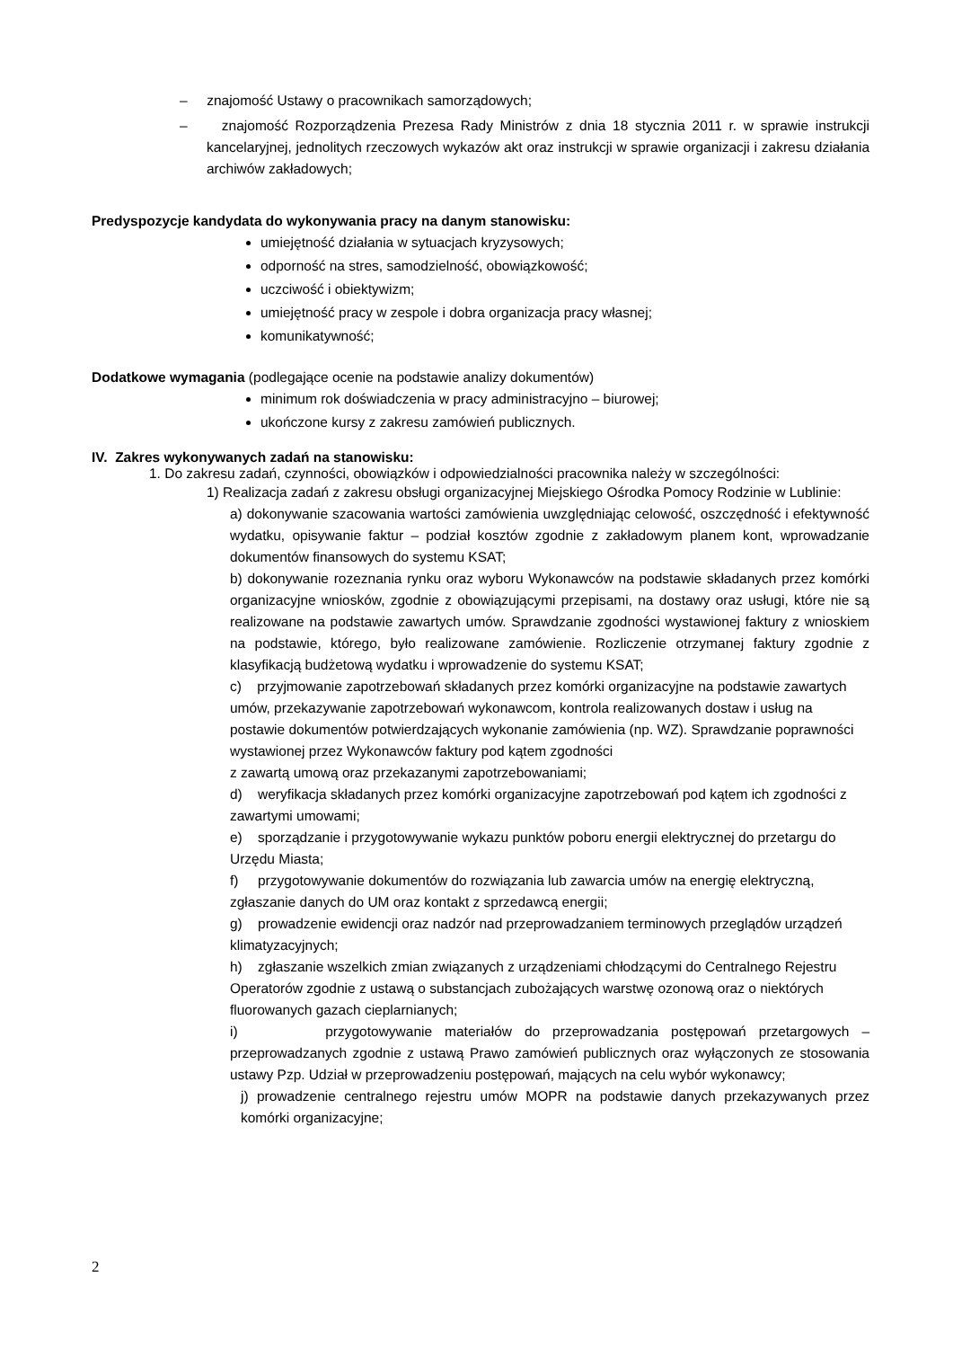– znajomość Ustawy o pracownikach samorządowych;
– znajomość Rozporządzenia Prezesa Rady Ministrów z dnia 18 stycznia 2011 r. w sprawie instrukcji kancelaryjnej, jednolitych rzeczowych wykazów akt oraz instrukcji w sprawie organizacji i zakresu działania archiwów zakładowych;
Predyspozycje kandydata do wykonywania pracy na danym stanowisku:
umiejętność działania w sytuacjach kryzysowych;
odporność na stres, samodzielność, obowiązkowość;
uczciwość i obiektywizm;
umiejętność pracy w zespole i dobra organizacja pracy własnej;
komunikatywność;
Dodatkowe wymagania (podlegające ocenie na podstawie analizy dokumentów)
minimum rok doświadczenia w pracy administracyjno – biurowej;
ukończone kursy z zakresu zamówień publicznych.
IV. Zakres wykonywanych zadań na stanowisku:
1. Do zakresu zadań, czynności, obowiązków i odpowiedzialności pracownika należy w szczególności:
1) Realizacja zadań z zakresu obsługi organizacyjnej Miejskiego Ośrodka Pomocy Rodzinie w Lublinie:
a) dokonywanie szacowania wartości zamówienia uwzględniając celowość, oszczędność i efektywność wydatku, opisywanie faktur – podział kosztów zgodnie z zakładowym planem kont, wprowadzanie dokumentów finansowych do systemu KSAT;
b) dokonywanie rozeznania rynku oraz wyboru Wykonawców na podstawie składanych przez komórki organizacyjne wniosków, zgodnie z obowiązującymi przepisami, na dostawy oraz usługi, które nie są realizowane na podstawie zawartych umów. Sprawdzanie zgodności wystawionej faktury z wnioskiem na podstawie, którego, było realizowane zamówienie. Rozliczenie otrzymanej faktury zgodnie z klasyfikacją budżetową wydatku i wprowadzenie do systemu KSAT;
c) przyjmowanie zapotrzebowań składanych przez komórki organizacyjne na podstawie zawartych umów, przekazywanie zapotrzebowań wykonawcom, kontrola realizowanych dostaw i usług na postawie dokumentów potwierdzających wykonanie zamówienia (np. WZ). Sprawdzanie poprawności wystawionej przez Wykonawców faktury pod kątem zgodności
z zawartą umową oraz przekazanymi zapotrzebowaniami;
d) weryfikacja składanych przez komórki organizacyjne zapotrzebowań pod kątem ich zgodności z zawartymi umowami;
e) sporządzanie i przygotowywanie wykazu punktów poboru energii elektrycznej do przetargu do Urzędu Miasta;
f) przygotowywanie dokumentów do rozwiązania lub zawarcia umów na energię elektryczną, zgłaszanie danych do UM oraz kontakt z sprzedawcą energii;
g) prowadzenie ewidencji oraz nadzór nad przeprowadzaniem terminowych przeglądów urządzeń klimatyzacyjnych;
h) zgłaszanie wszelkich zmian związanych z urządzeniami chłodzącymi do Centralnego Rejestru Operatorów zgodnie z ustawą o substancjach zubożających warstwę ozonową oraz o niektórych fluorowanych gazach cieplarnianych;
i) przygotowywanie materiałów do przeprowadzania postępowań przetargowych – przeprowadzanych zgodnie z ustawą Prawo zamówień publicznych oraz wyłączonych ze stosowania ustawy Pzp. Udział w przeprowadzeniu postępowań, mających na celu wybór wykonawcy;
j) prowadzenie centralnego rejestru umów MOPR na podstawie danych przekazywanych przez komórki organizacyjne;
2